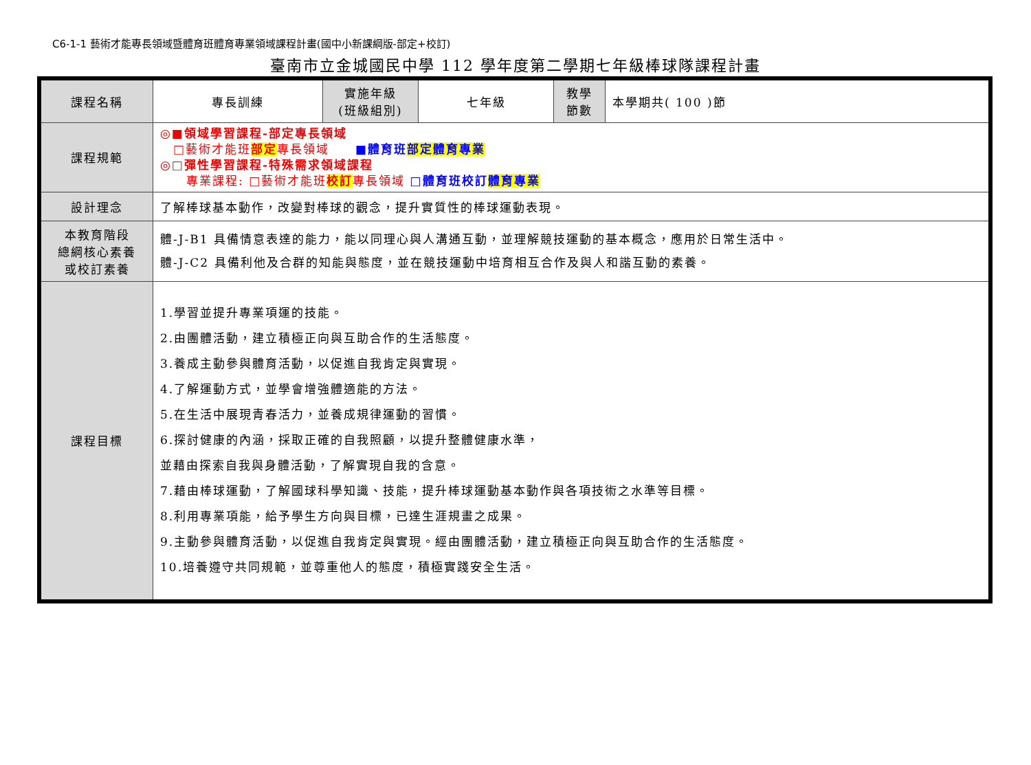C6-1-1 藝術才能專長領域暨體育班體育專業領域課程計畫(國中小新課綱版-部定+校訂)
臺南市立金城國民中學 112 學年度第二學期七年級棒球隊課程計畫
| 課程名稱 | 專長訓練 | 實施年級 (班級組別) | 七年級 | 教學 節數 | 本學期共( 100 )節 |
| 課程規範 | ◎■領域學習課程-部定專長領域 □藝術才能班 部定 專長領域 ■體育班 部定體育專業 ◎□彈性學習課程-特殊需求領域課程 專業課程: □藝術才能班 校訂 專長領域 □體育班校訂 體育專業 | | | | |
| 設計理念 | 了解棒球基本動作，改變對棒球的觀念，提升實質性的棒球運動表現。 | | | | |
| 本教育階段 總綱核心素養 或校訂素養 | 體-J-B1 具備情意表達的能力，能以同理心與人溝通互動，並理解競技運動的基本概念，應用於日常生活中。 體-J-C2 具備利他及合群的知能與態度，並在競技運動中培育相互合作及與人和諧互動的素養。 | | | | |
| 課程目標 | 1.學習並提升專業項運的技能。 2.由團體活動，建立積極正向與互助合作的生活態度。 3.養成主動參與體育活動，以促進自我肯定與實現。 4.了解運動方式，並學會增強體適能的方法。 5.在生活中展現青春活力，並養成規律運動的習慣。 6.探討健康的內涵，採取正確的自我照顧，以提升整體健康水準， 並藉由探索自我與身體活動，了解實現自我的含意。 7.藉由棒球運動，了解國球科學知識、技能，提升棒球運動基本動作與各項技術之水準等目標。 8.利用專業項能，給予學生方向與目標，已達生涯規畫之成果。 9.主動參與體育活動，以促進自我肯定與實現。經由團體活動，建立積極正向與互助合作的生活態度。 10.培養遵守共同規範，並尊重他人的態度，積極實踐安全生活。 | | | | |